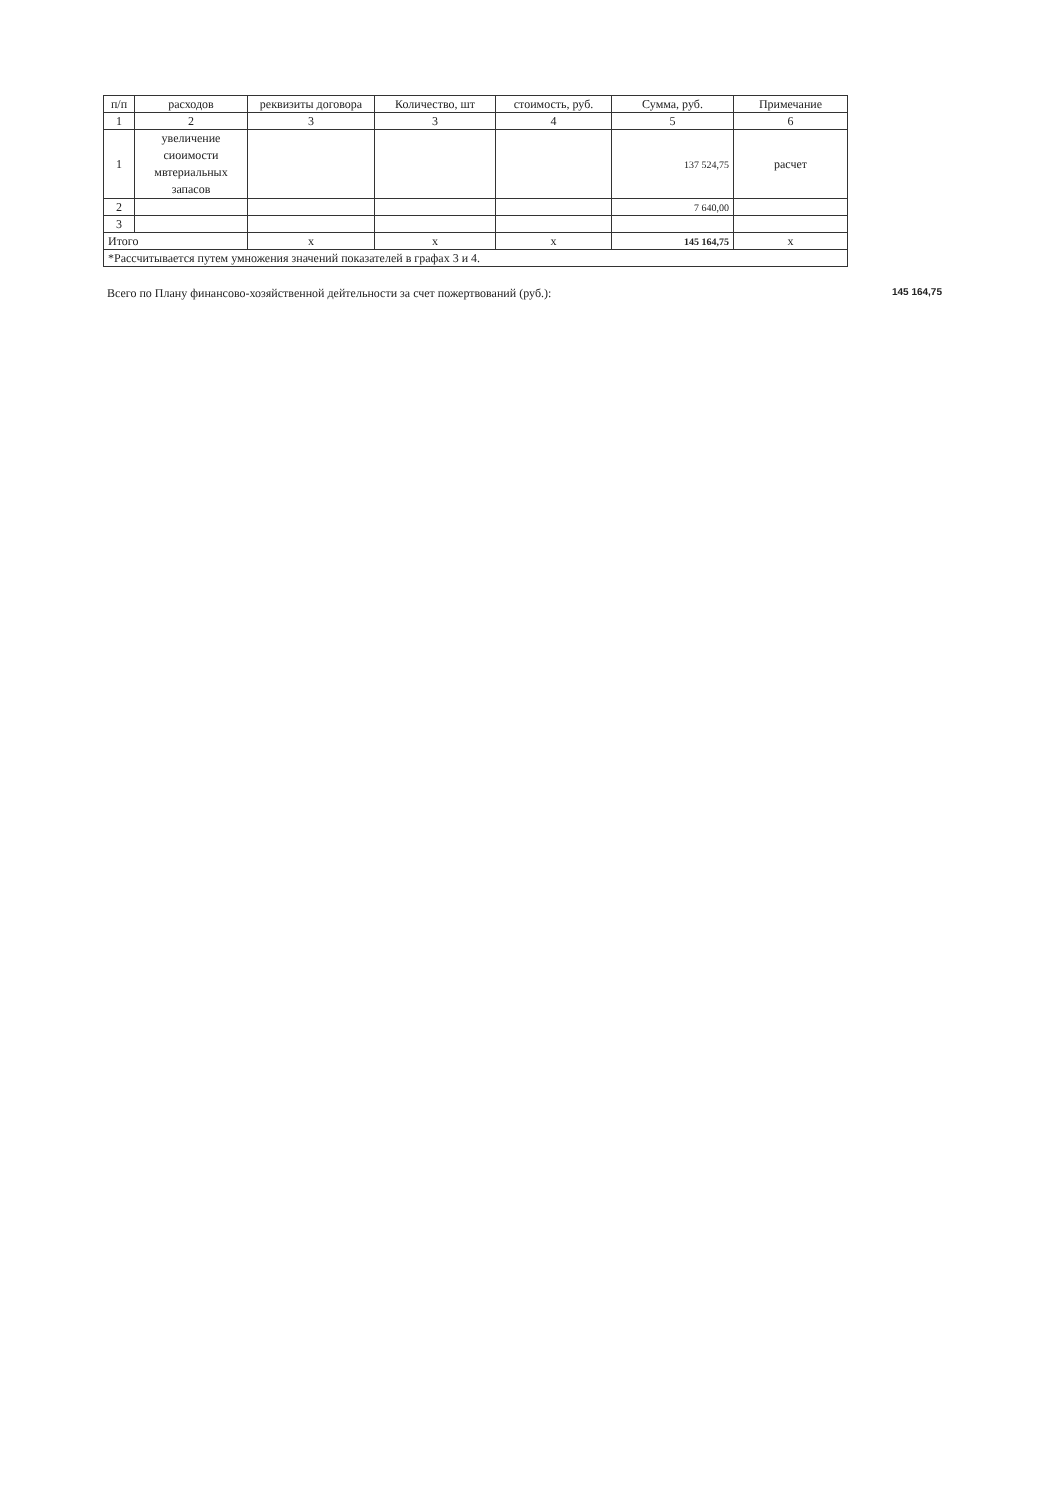| п/п | расходов | реквизиты договора | Количество, шт | стоимость, руб. | Сумма, руб. | Примечание |
| --- | --- | --- | --- | --- | --- | --- |
| 1 | 2 | 3 | 3 | 4 | 5 | 6 |
| 1 | увеличение сиоимости мвтериальных запасов | | | | 137 524,75 | расчет |
| 2 | | | | | 7 640,00 | |
| 3 | | | | | | |
| Итого | | х | х | х | 145 164,75 | х |
| *Рассчитывается путем умножения значений показателей в графах 3 и 4. | | | | | | |
Всего по Плану финансово-хозяйственной дейтельности за счет пожертвований (руб.): 145 164,75